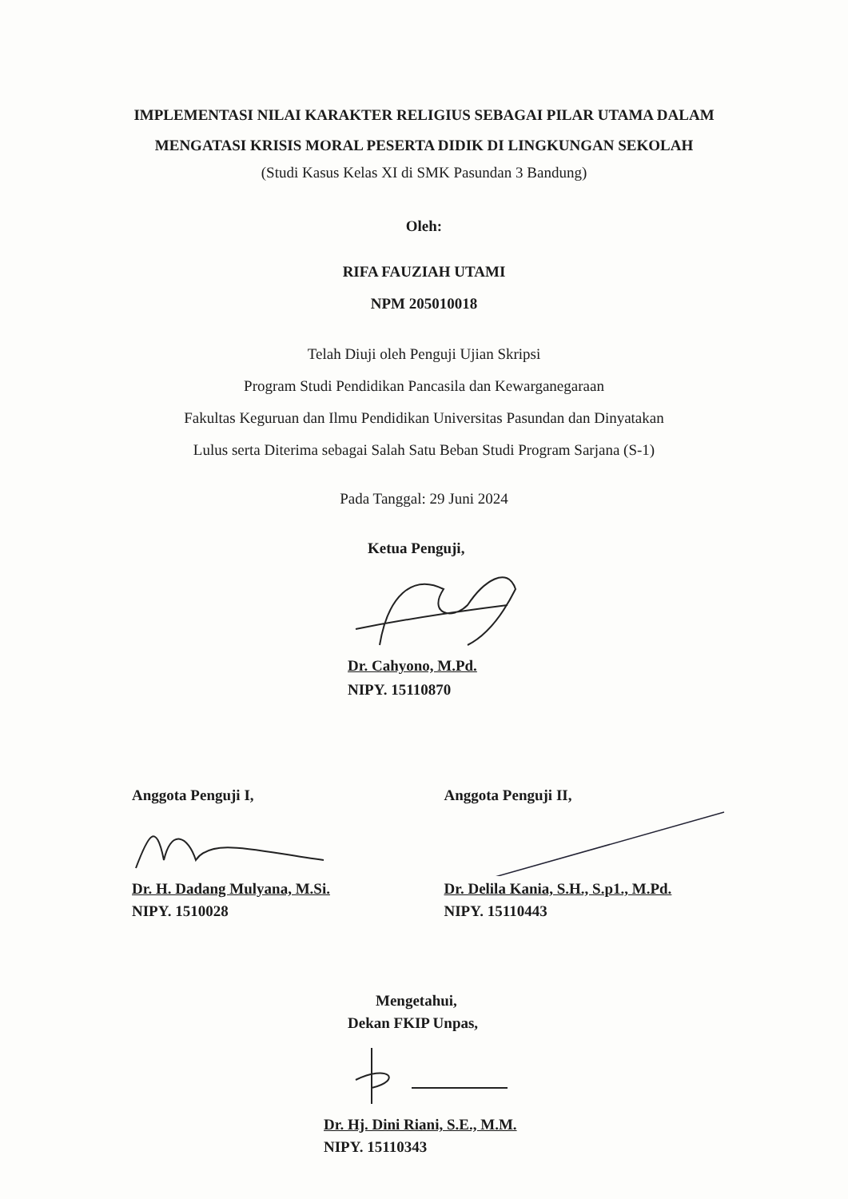IMPLEMENTASI NILAI KARAKTER RELIGIUS SEBAGAI PILAR UTAMA DALAM
MENGATASI KRISIS MORAL PESERTA DIDIK DI LINGKUNGAN SEKOLAH
(Studi Kasus Kelas XI di SMK Pasundan 3 Bandung)
Oleh:
RIFA FAUZIAH UTAMI
NPM 205010018
Telah Diuji oleh Penguji Ujian Skripsi
Program Studi Pendidikan Pancasila dan Kewarganegaraan
Fakultas Keguruan dan Ilmu Pendidikan Universitas Pasundan dan Dinyatakan
Lulus serta Diterima sebagai Salah Satu Beban Studi Program Sarjana (S-1)
Pada Tanggal: 29 Juni 2024
Ketua Penguji,
Dr. Cahyono, M.Pd.
NIPY. 15110870
Anggota Penguji I,
Dr. H. Dadang Mulyana, M.Si.
NIPY. 1510028
Anggota Penguji II,
Dr. Delila Kania, S.H., S.p1., M.Pd.
NIPY. 15110443
Mengetahui,
Dekan FKIP Unpas,
Dr. Hj. Dini Riani, S.E., M.M.
NIPY. 15110343